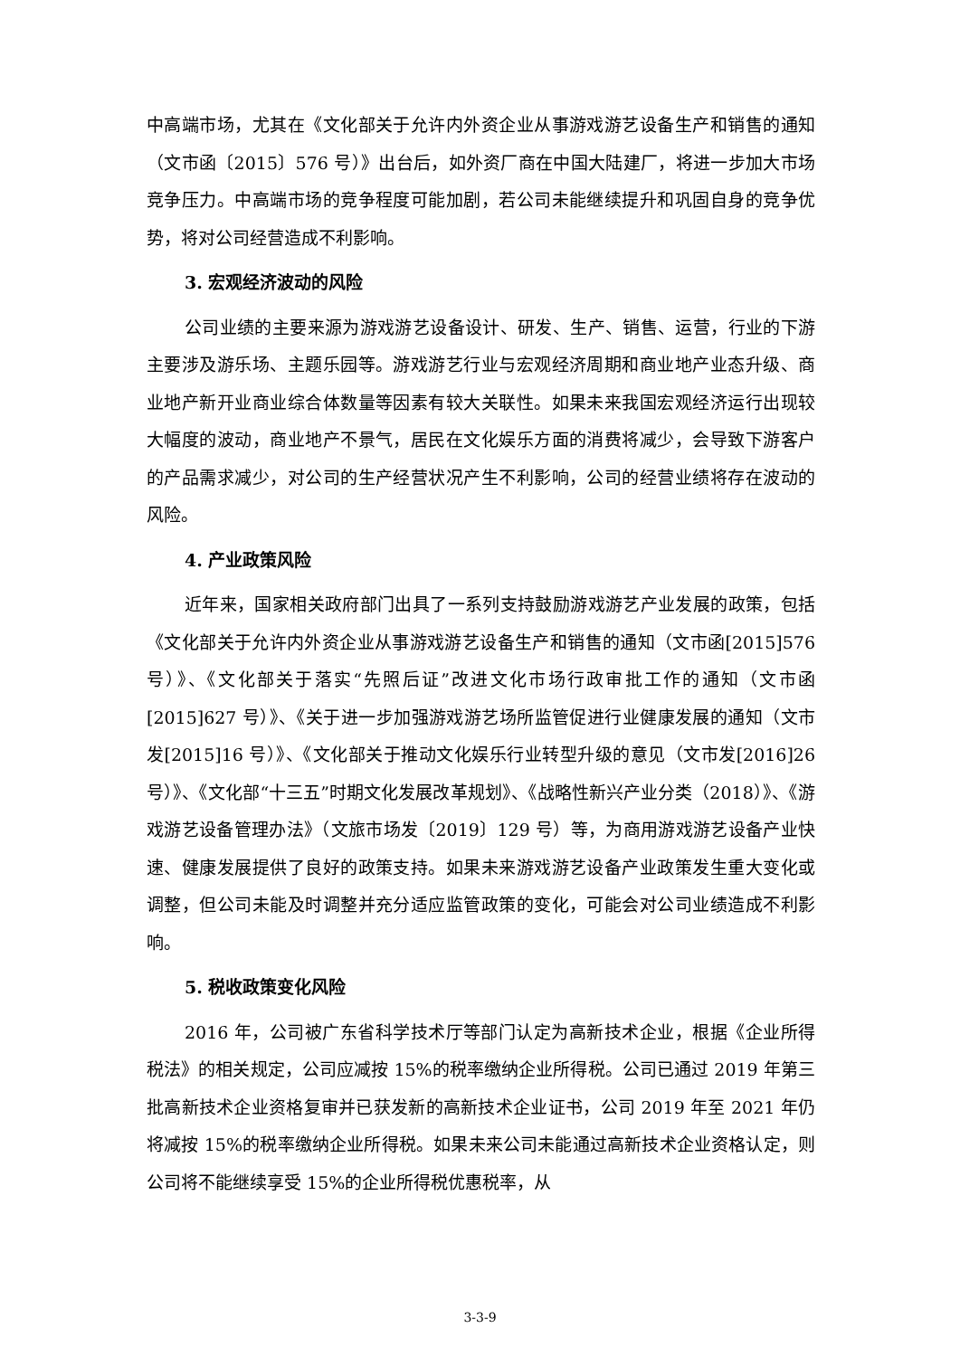中高端市场，尤其在《文化部关于允许内外资企业从事游戏游艺设备生产和销售的通知（文市函〔2015〕576 号）》出台后，如外资厂商在中国大陆建厂，将进一步加大市场竞争压力。中高端市场的竞争程度可能加剧，若公司未能继续提升和巩固自身的竞争优势，将对公司经营造成不利影响。
3. 宏观经济波动的风险
公司业绩的主要来源为游戏游艺设备设计、研发、生产、销售、运营，行业的下游主要涉及游乐场、主题乐园等。游戏游艺行业与宏观经济周期和商业地产业态升级、商业地产新开业商业综合体数量等因素有较大关联性。如果未来我国宏观经济运行出现较大幅度的波动，商业地产不景气，居民在文化娱乐方面的消费将减少，会导致下游客户的产品需求减少，对公司的生产经营状况产生不利影响，公司的经营业绩将存在波动的风险。
4. 产业政策风险
近年来，国家相关政府部门出具了一系列支持鼓励游戏游艺产业发展的政策，包括《文化部关于允许内外资企业从事游戏游艺设备生产和销售的通知（文市函[2015]576 号）》、《文化部关于落实“先照后证”改进文化市场行政审批工作的通知（文市函[2015]627 号）》、《关于进一步加强游戏游艺场所监管促进行业健康发展的通知（文市发[2015]16 号）》、《文化部关于推动文化娱乐行业转型升级的意见（文市发[2016]26 号）》、《文化部“十三五”时期文化发展改革规划》、《战略性新兴产业分类（2018）》、《游戏游艺设备管理办法》（文旅市场发〔2019〕129 号）等，为商用游戏游艺设备产业快速、健康发展提供了良好的政策支持。如果未来游戏游艺设备产业政策发生重大变化或调整，但公司未能及时调整并充分适应监管政策的变化，可能会对公司业绩造成不利影响。
5. 税收政策变化风险
2016 年，公司被广东省科学技术厅等部门认定为高新技术企业，根据《企业所得税法》的相关规定，公司应减按 15%的税率缴纳企业所得税。公司已通过 2019 年第三批高新技术企业资格复审并已获发新的高新技术企业证书，公司 2019 年至 2021 年仍将减按 15%的税率缴纳企业所得税。如果未来公司未能通过高新技术企业资格认定，则公司将不能继续享受 15%的企业所得税优惠税率，从
3-3-9